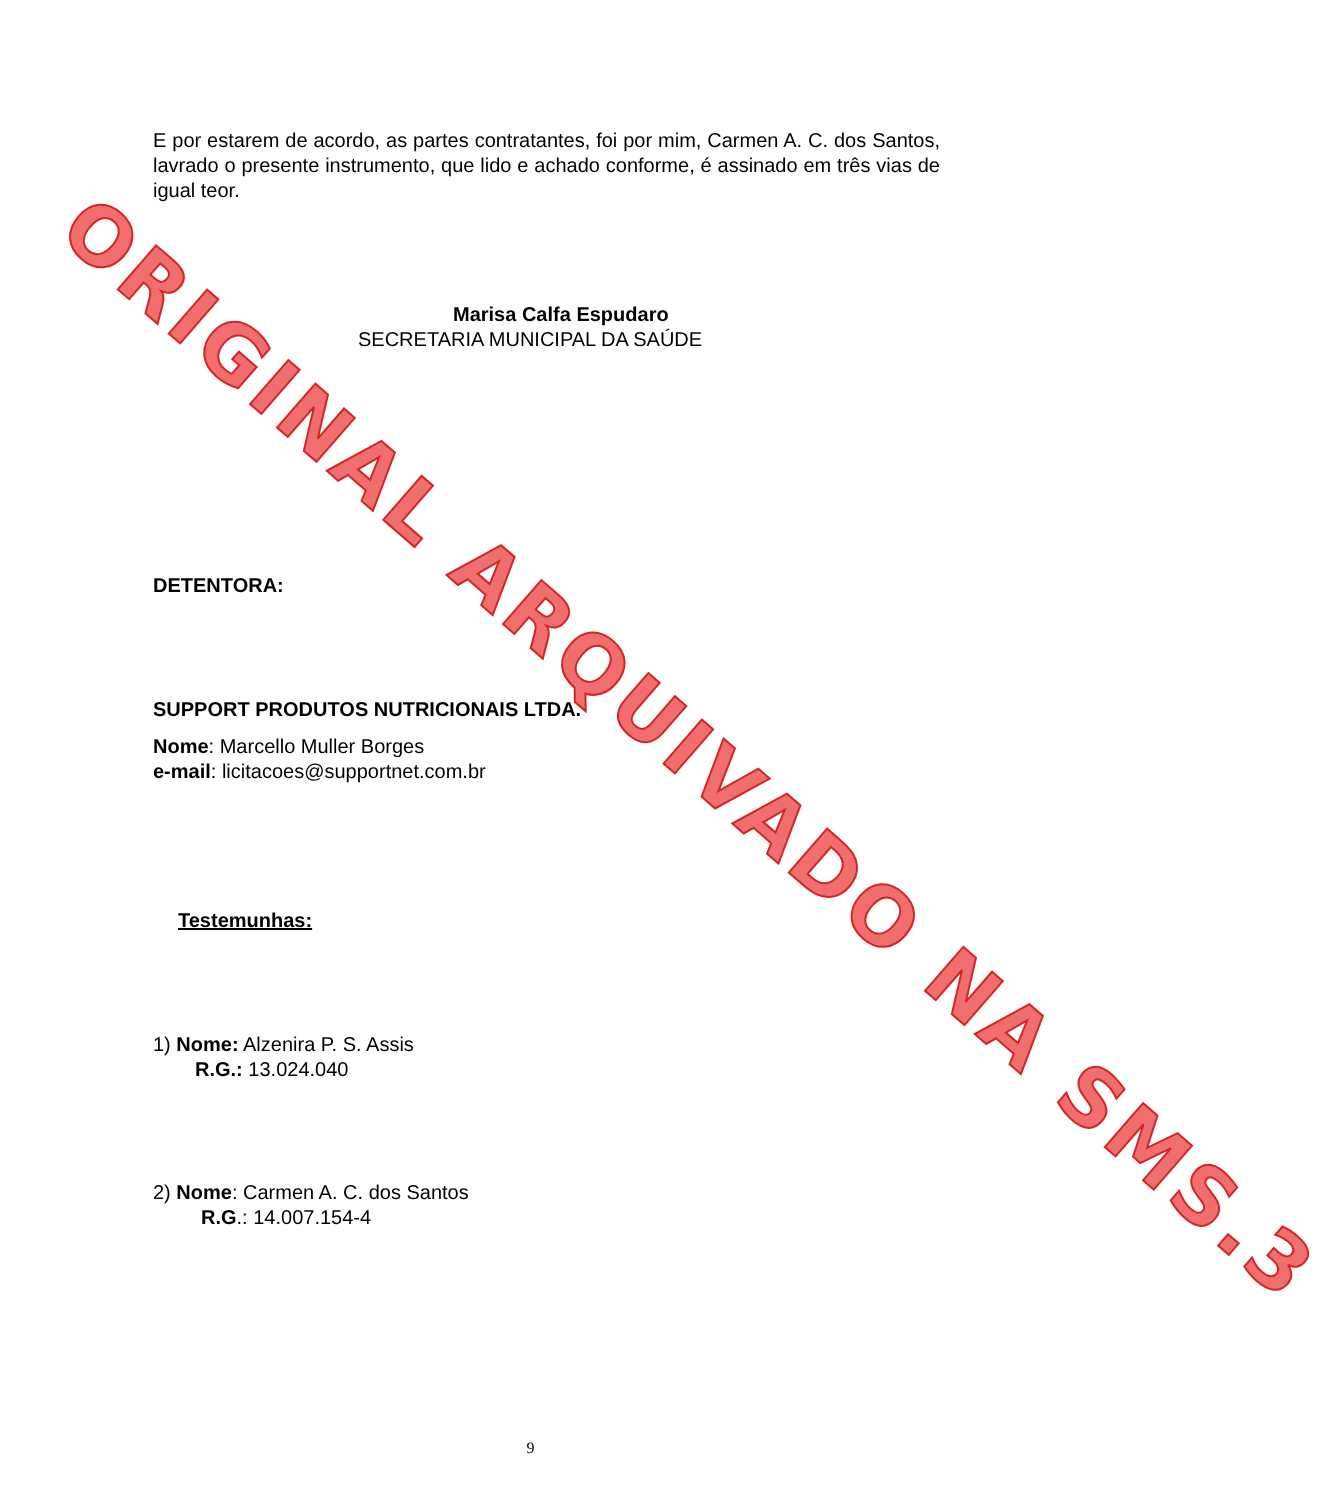E por estarem de acordo, as partes contratantes, foi por mim, Carmen A. C. dos Santos, lavrado o presente instrumento, que lido e achado conforme, é assinado em três vias de igual teor.
Marisa Calfa Espudaro
SECRETARIA MUNICIPAL DA SAÚDE
DETENTORA:
SUPPORT PRODUTOS NUTRICIONAIS LTDA.
Nome: Marcello Muller Borges
e-mail: licitacoes@supportnet.com.br
Testemunhas:
1) Nome: Alzenira P. S. Assis
R.G.: 13.024.040
2) Nome: Carmen A. C. dos Santos
R.G.: 14.007.154-4
9
ORIGINAL ARQUIVADO NA SMS.3